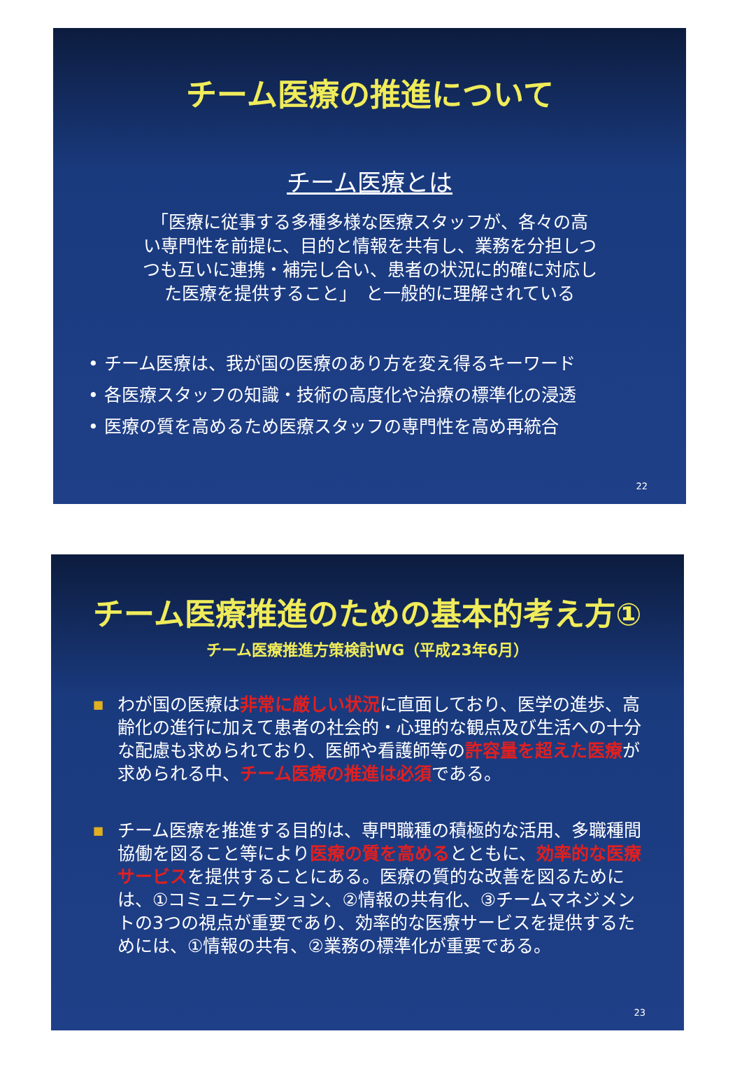チーム医療の推進について
チーム医療とは
「医療に従事する多種多様な医療スタッフが、各々の高
い専門性を前提に、目的と情報を共有し、業務を分担しつ
つも互いに連携・補完し合い、患者の状況に的確に対応し
た医療を提供すること」　と一般的に理解されている
• チーム医療は、我が国の医療のあり方を変え得るキーワード
• 各医療スタッフの知識・技術の高度化や治療の標準化の浸透
• 医療の質を高めるため医療スタッフの専門性を高め再統合
22
チーム医療推進のための基本的考え方①
チーム医療推進方策検討WG（平成23年6月）
■
わが国の医療は非常に厳しい状況に直面しており、医学の進歩、高齢化の進行に加えて患者の社会的・心理的な観点及び生活への十分な配慮も求められており、医師や看護師等の許容量を超えた医療が求められる中、チーム医療の推進は必須である。
■
チーム医療を推進する目的は、専門職種の積極的な活用、多職種間協働を図ること等により医療の質を高めるとともに、効率的な医療サービスを提供することにある。医療の質的な改善を図るためには、①コミュニケーション、②情報の共有化、③チームマネジメントの3つの視点が重要であり、効率的な医療サービスを提供するためには、①情報の共有、②業務の標準化が重要である。
23